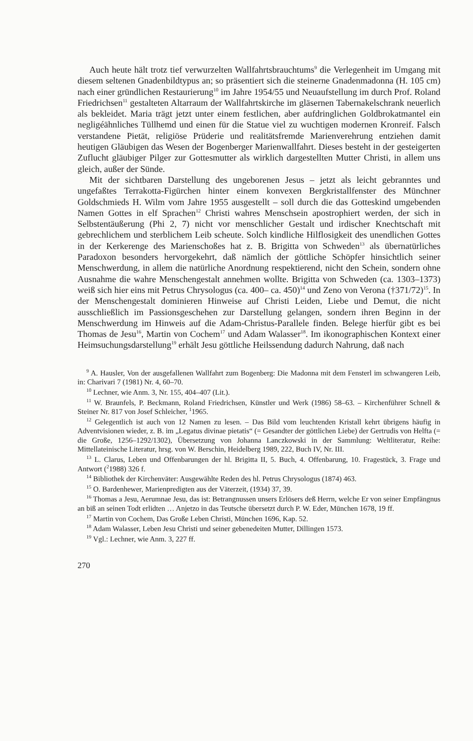Auch heute hält trotz tief verwurzelten Wallfahrtsbrauchtums<sup>9</sup> die Verlegenheit im Umgang mit diesem seltenen Gnadenbildtypus an; so präsentiert sich die steinerne Gnadenmadonna (H. 105 cm) nach einer gründlichen Restaurierung<sup>10</sup> im Jahre 1954/55 und Neuaufstellung im durch Prof. Roland Friedrichsen<sup>11</sup> gestalteten Altarraum der Wallfahrtskirche im gläsernen Tabernakelschrank neuerlich als bekleidet. Maria trägt jetzt unter einem festlichen, aber aufdringlichen Goldbrokatmantel ein negligéähnliches Tüllhemd und einen für die Statue viel zu wuchtigen modernen Kronreif. Falsch verstandene Pietät, religiöse Prüderie und realitätsfremde Marienverehrung entziehen damit heutigen Gläubigen das Wesen der Bogenberger Marienwallfahrt. Dieses besteht in der gesteigerten Zuflucht gläubiger Pilger zur Gottesmutter als wirklich dargestellten Mutter Christi, in allem uns gleich, außer der Sünde.
Mit der sichtbaren Darstellung des ungeborenen Jesus – jetzt als leicht gebranntes und ungefaßtes Terrakotta-Figürchen hinter einem konvexen Bergkristallfenster des Münchner Goldschmieds H. Wilm vom Jahre 1955 ausgestellt – soll durch die das Gotteskind umgebenden Namen Gottes in elf Sprachen<sup>12</sup> Christi wahres Menschsein apostrophiert werden, der sich in Selbstentäußerung (Phi 2, 7) nicht vor menschlicher Gestalt und irdischer Knechtschaft mit gebrechlichem und sterblichem Leib scheute. Solch kindliche Hilflosigkeit des unendlichen Gottes in der Kerkerenge des Marienschoßes hat z. B. Brigitta von Schweden<sup>13</sup> als übernatürliches Paradoxon besonders hervorgekehrt, daß nämlich der göttliche Schöpfer hinsichtlich seiner Menschwerdung, in allem die natürliche Anordnung respektierend, nicht den Schein, sondern ohne Ausnahme die wahre Menschengestalt annehmen wollte. Brigitta von Schweden (ca. 1303–1373) weiß sich hier eins mit Petrus Chrysologus (ca. 400– ca. 450)<sup>14</sup> und Zeno von Verona (†371/72)<sup>15</sup>. In der Menschengestalt dominieren Hinweise auf Christi Leiden, Liebe und Demut, die nicht ausschließlich im Passionsgeschehen zur Darstellung gelangen, sondern ihren Beginn in der Menschwerdung im Hinweis auf die Adam-Christus-Parallele finden. Belege hierfür gibt es bei Thomas de Jesu<sup>16</sup>, Martin von Cochem<sup>17</sup> und Adam Walasser<sup>18</sup>. Im ikonographischen Kontext einer Heimsuchungsdarstellung<sup>19</sup> erhält Jesu göttliche Heilssendung dadurch Nahrung, daß nach
<sup>9</sup> A. Hausler, Von der ausgefallenen Wallfahrt zum Bogenberg: Die Madonna mit dem Fensterl im schwangeren Leib, in: Charivari 7 (1981) Nr. 4, 60–70.
<sup>10</sup> Lechner, wie Anm. 3, Nr. 155, 404–407 (Lit.).
<sup>11</sup> W. Braunfels, P. Beckmann, Roland Friedrichsen, Künstler und Werk (1986) 58–63. – Kirchenführer Schnell & Steiner Nr. 817 von Josef Schleicher, <sup>1</sup>1965.
<sup>12</sup> Gelegentlich ist auch von 12 Namen zu lesen. – Das Bild vom leuchtenden Kristall kehrt übrigens häufig in Adventvisionen wieder, z. B. im „Legatus divinae pietatis“ (= Gesandter der göttlichen Liebe) der Gertrudis von Helfta (= die Große, 1256–1292/1302), Übersetzung von Johanna Lanczkowski in der Sammlung: Weltliteratur, Reihe: Mittellateinische Literatur, hrsg. von W. Berschin, Heidelberg 1989, 222, Buch IV, Nr. III.
<sup>13</sup> L. Clarus, Leben und Offenbarungen der hl. Brigitta II, 5. Buch, 4. Offenbarung, 10. Fragestück, 3. Frage und Antwort (<sup>2</sup>1988) 326 f.
<sup>14</sup> Bibliothek der Kirchenväter: Ausgewählte Reden des hl. Petrus Chrysologus (1874) 463.
<sup>15</sup> O. Bardenhewer, Marienpredigten aus der Väterzeit, (1934) 37, 39.
<sup>16</sup> Thomas a Jesu, Aerumnae Jesu, das ist: Betrangnussen unsers Erlösers deß Herrn, welche Er von seiner Empfängnus an biß an seinen Todt erlidten … Anjetzo in das Teutsche übersetzt durch P. W. Eder, München 1678, 19 ff.
<sup>17</sup> Martin von Cochem, Das Große Leben Christi, München 1696, Kap. 52.
<sup>18</sup> Adam Walasser, Leben Jesu Christi und seiner gebenedeiten Mutter, Dillingen 1573.
<sup>19</sup> Vgl.: Lechner, wie Anm. 3, 227 ff.
270